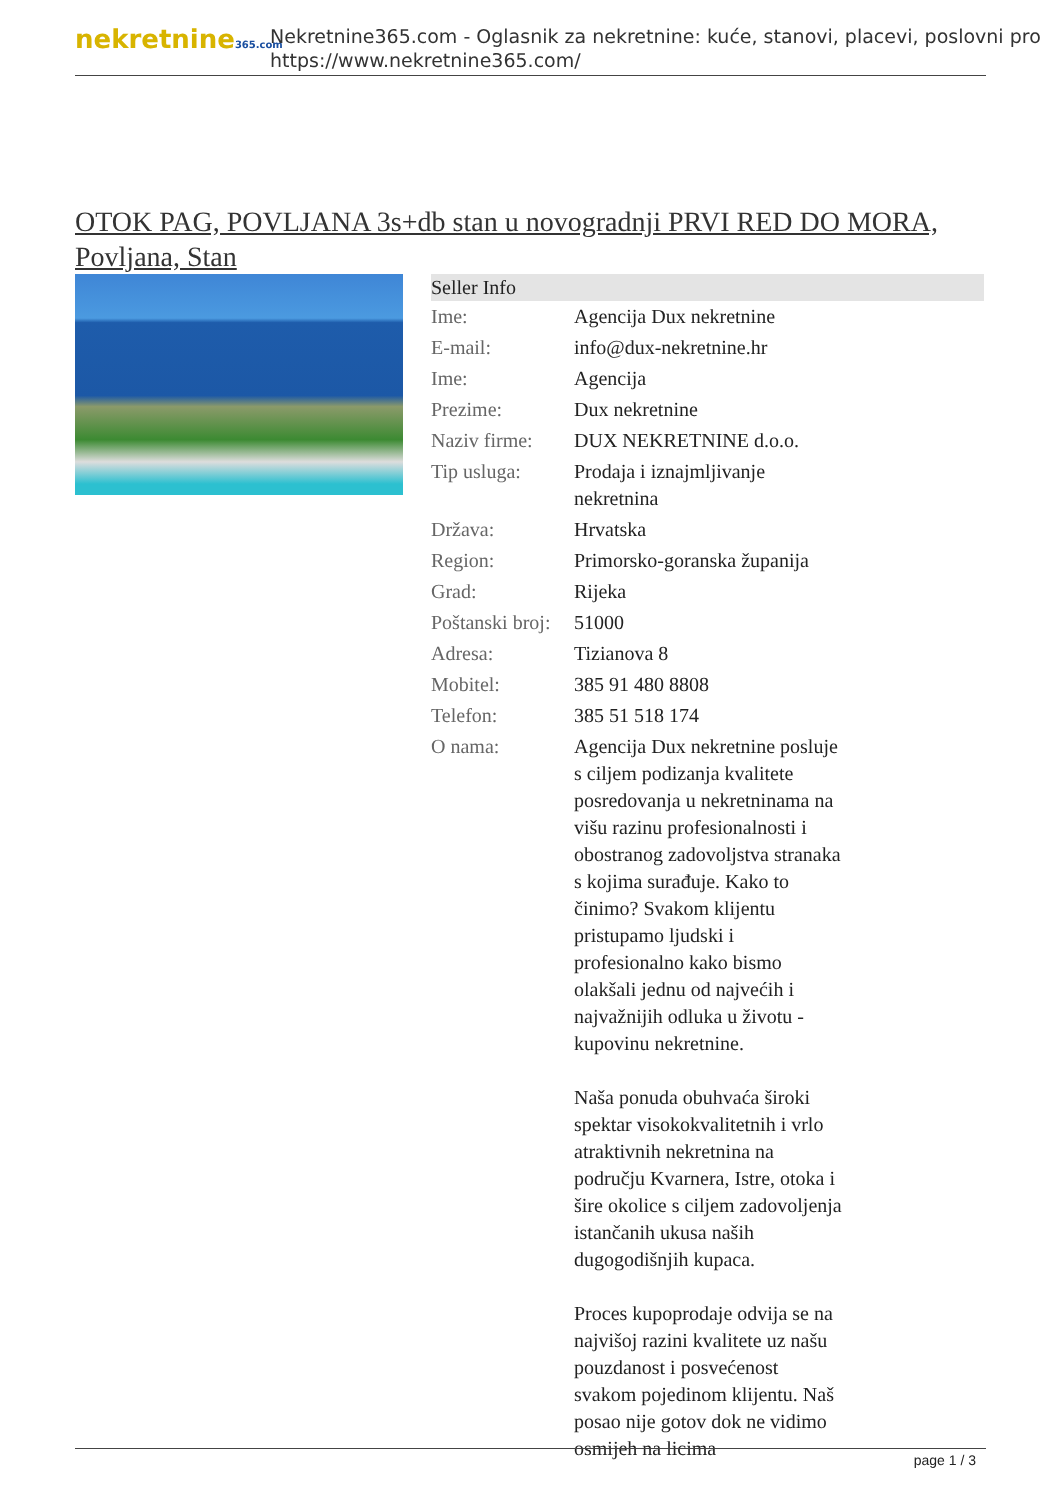nekretnine365.com
Nekretnine365.com - Oglasnik za nekretnine: kuće, stanovi, placevi, poslovni pro
https://www.nekretnine365.com/
OTOK PAG, POVLJANA 3s+db stan u novogradnji PRVI RED DO MORA, Povljana, Stan
| Seller Info | |
| --- | --- |
| Ime: | Agencija Dux nekretnine |
| E-mail: | info@dux-nekretnine.hr |
| Ime: | Agencija |
| Prezime: | Dux nekretnine |
| Naziv firme: | DUX NEKRETNINE d.o.o. |
| Tip usluga: | Prodaja i iznajmljivanje nekretnina |
| Država: | Hrvatska |
| Region: | Primorsko-goranska županija |
| Grad: | Rijeka |
| Poštanski broj: | 51000 |
| Adresa: | Tizianova 8 |
| Mobitel: | 385 91 480 8808 |
| Telefon: | 385 51 518 174 |
| O nama: | Agencija Dux nekretnine posluje s ciljem podizanja kvalitete posredovanja u nekretninama na višu razinu profesionalnosti i obostranog zadovoljstva stranaka s kojima surađuje. Kako to činimo? Svakom klijentu pristupamo ljudski i profesionalno kako bismo olakšali jednu od najvećih i najvažnijih odluka u životu - kupovinu nekretnine. Naša ponuda obuhvaća široki spektar visokokvalitetnih i vrlo atraktivnih nekretnina na području Kvarnera, Istre, otoka i šire okolice s ciljem zadovoljenja istančanih ukusa naših dugogodišnjih kupaca. Proces kupoprodaje odvija se na najvišoj razini kvalitete uz našu pouzdanost i posvećenost svakom pojedinom klijentu. Naš posao nije gotov dok ne vidimo osmijeh na licima |
page 1 / 3